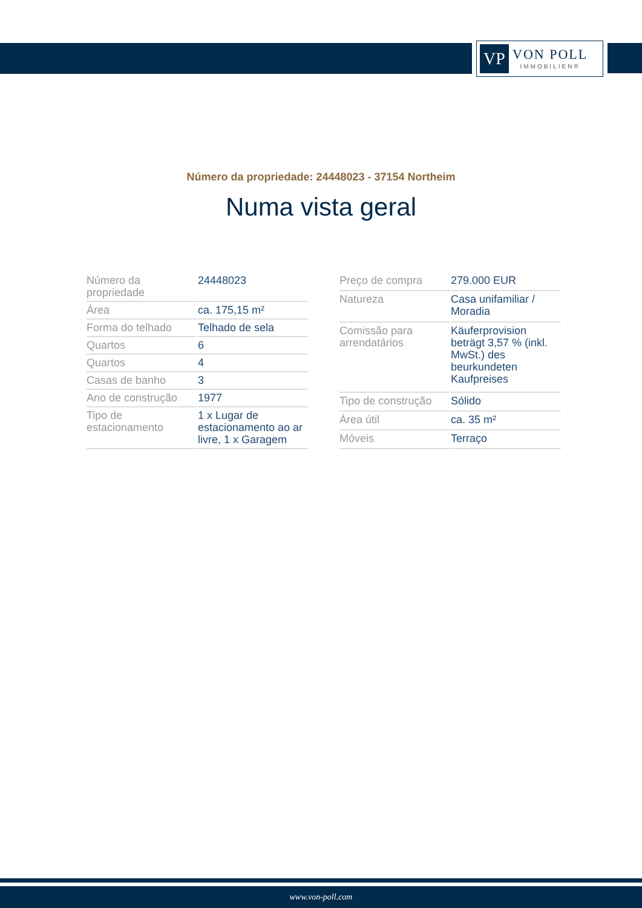VP
VON POLL
IMMOBILIEN®
Número da propriedade: 24448023 - 37154 Northeim
Numa vista geral
| Número da propriedade | 24448023 |
| Área | ca. 175,15 m² |
| Forma do telhado | Telhado de sela |
| Quartos | 6 |
| Quartos | 4 |
| Casas de banho | 3 |
| Ano de construção | 1977 |
| Tipo de estacionamento | 1 x Lugar de estacionamento ao ar livre, 1 x Garagem |
| Preço de compra | 279.000 EUR |
| Natureza | Casa unifamiliar / Moradia |
| Comissão para arrendatários | Käuferprovision beträgt 3,57 % (inkl. MwSt.) des beurkundeten Kaufpreises |
| Tipo de construção | Sólido |
| Área útil | ca. 35 m² |
| Móveis | Terraço |
www.von-poll.com